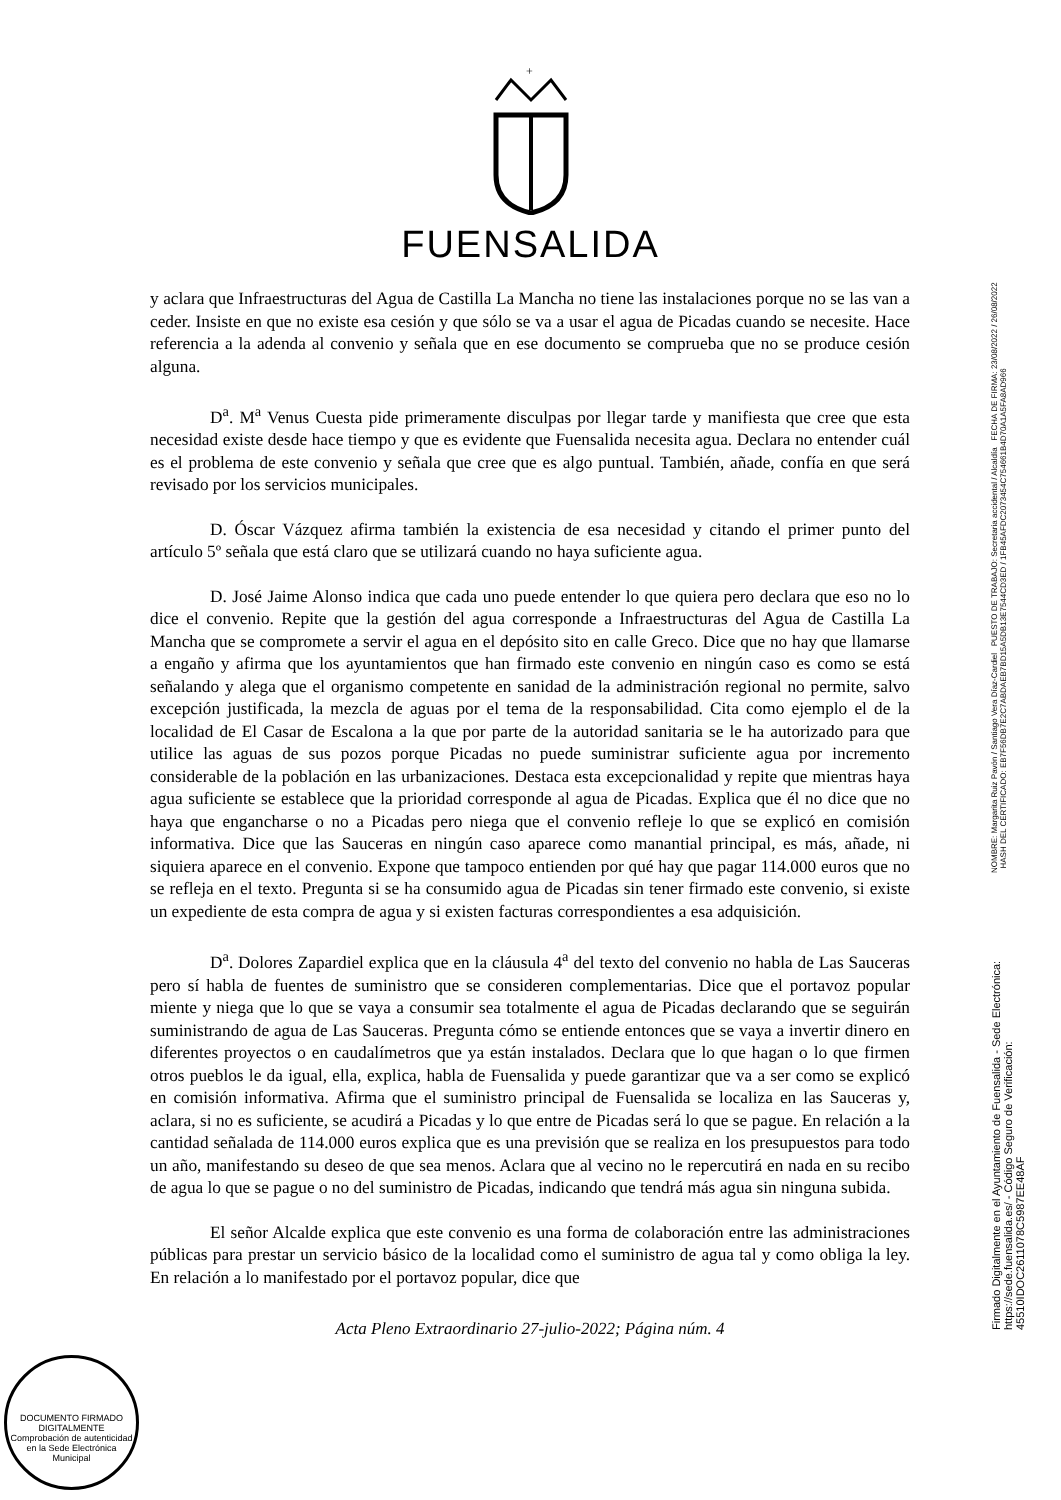+
FUENSALIDA
y aclara que Infraestructuras del Agua de Castilla La Mancha no tiene las instalaciones porque no se las van a ceder. Insiste en que no existe esa cesión y que sólo se va a usar el agua de Picadas cuando se necesite. Hace referencia a la adenda al convenio y señala que en ese documento se comprueba que no se produce cesión alguna.
D<sup>a</sup>. M<sup>a</sup> Venus Cuesta pide primeramente disculpas por llegar tarde y manifiesta que cree que esta necesidad existe desde hace tiempo y que es evidente que Fuensalida necesita agua. Declara no entender cuál es el problema de este convenio y señala que cree que es algo puntual. También, añade, confía en que será revisado por los servicios municipales.
D. Óscar Vázquez afirma también la existencia de esa necesidad y citando el primer punto del artículo 5º señala que está claro que se utilizará cuando no haya suficiente agua.
D. José Jaime Alonso indica que cada uno puede entender lo que quiera pero declara que eso no lo dice el convenio. Repite que la gestión del agua corresponde a Infraestructuras del Agua de Castilla La Mancha que se compromete a servir el agua en el depósito sito en calle Greco. Dice que no hay que llamarse a engaño y afirma que los ayuntamientos que han firmado este convenio en ningún caso es como se está señalando y alega que el organismo competente en sanidad de la administración regional no permite, salvo excepción justificada, la mezcla de aguas por el tema de la responsabilidad. Cita como ejemplo el de la localidad de El Casar de Escalona a la que por parte de la autoridad sanitaria se le ha autorizado para que utilice las aguas de sus pozos porque Picadas no puede suministrar suficiente agua por incremento considerable de la población en las urbanizaciones. Destaca esta excepcionalidad y repite que mientras haya agua suficiente se establece que la prioridad corresponde al agua de Picadas. Explica que él no dice que no haya que engancharse o no a Picadas pero niega que el convenio refleje lo que se explicó en comisión informativa. Dice que las Sauceras en ningún caso aparece como manantial principal, es más, añade, ni siquiera aparece en el convenio. Expone que tampoco entienden por qué hay que pagar 114.000 euros que no se refleja en el texto. Pregunta si se ha consumido agua de Picadas sin tener firmado este convenio, si existe un expediente de esta compra de agua y si existen facturas correspondientes a esa adquisición.
D<sup>a</sup>. Dolores Zapardiel explica que en la cláusula 4<sup>a</sup> del texto del convenio no habla de Las Sauceras pero sí habla de fuentes de suministro que se consideren complementarias. Dice que el portavoz popular miente y niega que lo que se vaya a consumir sea totalmente el agua de Picadas declarando que se seguirán suministrando de agua de Las Sauceras. Pregunta cómo se entiende entonces que se vaya a invertir dinero en diferentes proyectos o en caudalímetros que ya están instalados. Declara que lo que hagan o lo que firmen otros pueblos le da igual, ella, explica, habla de Fuensalida y puede garantizar que va a ser como se explicó en comisión informativa. Afirma que el suministro principal de Fuensalida se localiza en las Sauceras y, aclara, si no es suficiente, se acudirá a Picadas y lo que entre de Picadas será lo que se pague. En relación a la cantidad señalada de 114.000 euros explica que es una previsión que se realiza en los presupuestos para todo un año, manifestando su deseo de que sea menos. Aclara que al vecino no le repercutirá en nada en su recibo de agua lo que se pague o no del suministro de Picadas, indicando que tendrá más agua sin ninguna subida.
El señor Alcalde explica que este convenio es una forma de colaboración entre las administraciones públicas para prestar un servicio básico de la localidad como el suministro de agua tal y como obliga la ley. En relación a lo manifestado por el portavoz popular, dice que
Acta Pleno Extraordinario 27-julio-2022; Página núm. 4
Firmado Digitalmente en el Ayuntamiento de Fuensalida - Sede Electrónica: https://sede.fuensalida.es/ - Código Seguro de Verificación: 45510IDOC2611078C5987EE48AF
NOMBRE: Margarita Ruiz Pavón / Santiago Vera Díaz-Cardiel PUESTO DE TRABAJO: Secretaria accidental / Alcaldía FECHA DE FIRMA: 23/08/2022 / 26/08/2022 HASH DEL CERTIFICADO: EB7F56DB7E2C7ABDAEB7BD15A5DB13E7544CD3ED / 1FB45AFDC2073454C754661B4D70A1A5FA8AD966
DOCUMENTO FIRMADO DIGITALMENTE
Comprobación de autenticidad en la Sede Electrónica Municipal